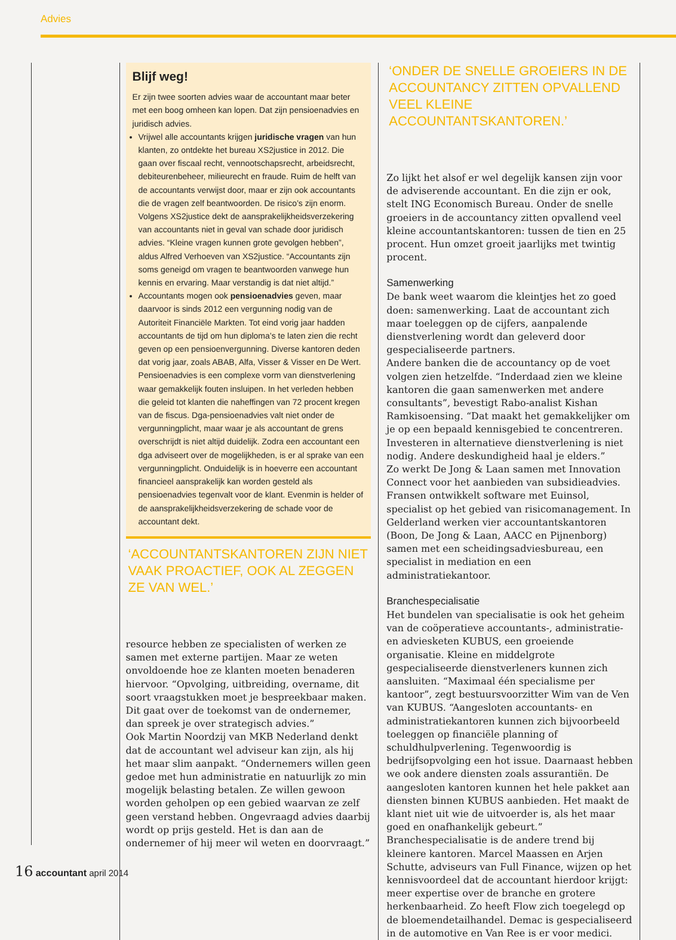Advies
Blijf weg!
Er zijn twee soorten advies waar de accountant maar beter met een boog omheen kan lopen. Dat zijn pensioenadvies en juridisch advies.
Vrijwel alle accountants krijgen juridische vragen van hun klanten, zo ontdekte het bureau XS2justice in 2012. Die gaan over fiscaal recht, vennootschapsrecht, arbeidsrecht, debiteurenbeheer, milieurecht en fraude. Ruim de helft van de accountants verwijst door, maar er zijn ook accountants die de vragen zelf beantwoorden. De risico’s zijn enorm. Volgens XS2justice dekt de aansprakelijkheidsverzekering van accountants niet in geval van schade door juridisch advies. “Kleine vragen kunnen grote gevolgen hebben”, aldus Alfred Verhoeven van XS2justice. “Accountants zijn soms geneigd om vragen te beantwoorden vanwege hun kennis en ervaring. Maar verstandig is dat niet altijd.”
Accountants mogen ook pensioenadvies geven, maar daarvoor is sinds 2012 een vergunning nodig van de Autoriteit Financiële Markten. Tot eind vorig jaar hadden accountants de tijd om hun diploma’s te laten zien die recht geven op een pensioenvergunning. Diverse kantoren deden dat vorig jaar, zoals ABAB, Alfa, Visser & Visser en De Wert. Pensioenadvies is een complexe vorm van dienstverlening waar gemakkelijk fouten insluipen. In het verleden hebben die geleid tot klanten die naheffingen van 72 procent kregen van de fiscus. Dga-pensioenadvies valt niet onder de vergunningplicht, maar waar je als accountant de grens overschrijdt is niet altijd duidelijk. Zodra een accountant een dga adviseert over de mogelijkheden, is er al sprake van een vergunningplicht. Onduidelijk is in hoeverre een accountant financieel aansprakelijk kan worden gesteld als pensioenadvies tegenvalt voor de klant. Evenmin is helder of de aansprakelijkheidsverzekering de schade voor de accountant dekt.
‘ACCOUNTANTSKANTOREN ZIJN NIET VAAK PROACTIEF, OOK AL ZEGGEN ZE VAN WEL.’
resource hebben ze specialisten of werken ze samen met externe partijen. Maar ze weten onvoldoende hoe ze klanten moeten benaderen hiervoor. “Opvolging, uitbreiding, overname, dit soort vraagstukken moet je bespreekbaar maken. Dit gaat over de toekomst van de ondernemer, dan spreek je over strategisch advies.”
Ook Martin Noordzij van MKB Nederland denkt dat de accountant wel adviseur kan zijn, als hij het maar slim aanpakt. “Ondernemers willen geen gedoe met hun administratie en natuurlijk zo min mogelijk belasting betalen. Ze willen gewoon worden geholpen op een gebied waarvan ze zelf geen verstand hebben. Ongevraagd advies daarbij wordt op prijs gesteld. Het is dan aan de ondernemer of hij meer wil weten en doorvraagt.”
‘ONDER DE SNELLE GROEIERS IN DE ACCOUNTANCY ZITTEN OPVALLEND VEEL KLEINE ACCOUNTANTSKANTOREN.’
Zo lijkt het alsof er wel degelijk kansen zijn voor de adviserende accountant. En die zijn er ook, stelt ING Economisch Bureau. Onder de snelle groeiers in de accountancy zitten opvallend veel kleine accountantskantoren: tussen de tien en 25 procent. Hun omzet groeit jaarlijks met twintig procent.
Samenwerking
De bank weet waarom die kleintjes het zo goed doen: samenwerking. Laat de accountant zich maar toeleggen op de cijfers, aanpalende dienstverlening wordt dan geleverd door gespecialiseerde partners.
Andere banken die de accountancy op de voet volgen zien hetzelfde. “Inderdaad zien we kleine kantoren die gaan samenwerken met andere consultants”, bevestigt Rabo-analist Kishan Ramkisoensing. “Dat maakt het gemakkelijker om je op een bepaald kennisgebied te concentreren. Investeren in alternatieve dienstverlening is niet nodig. Andere deskundigheid haal je elders.”
Zo werkt De Jong & Laan samen met Innovation Connect voor het aanbieden van subsidieadvies. Fransen ontwikkelt software met Euinsol, specialist op het gebied van risicomanagement. In Gelderland werken vier accountantskantoren (Boon, De Jong & Laan, AACC en Pijnenborg) samen met een scheidingsadviesbureau, een specialist in mediation en een administratiekantoor.
Branchespecialisatie
Het bundelen van specialisatie is ook het geheim van de coöperatieve accountants-, administratie- en adviesketen KUBUS, een groeiende organisatie. Kleine en middelgrote gespecialiseerde dienstverleners kunnen zich aansluiten. “Maximaal één specialisme per kantoor”, zegt bestuursvoorzitter Wim van de Ven van KUBUS. “Aangesloten accountants- en administratiekantoren kunnen zich bijvoorbeeld toeleggen op financiële planning of schuldhulpverlening. Tegenwoordig is bedrijfsopvolging een hot issue. Daarnaast hebben we ook andere diensten zoals assurantiën. De aangesloten kantoren kunnen het hele pakket aan diensten binnen KUBUS aanbieden. Het maakt de klant niet uit wie de uitvoerder is, als het maar goed en onafhankelijk gebeurt.”
Branchespecialisatie is de andere trend bij kleinere kantoren. Marcel Maassen en Arjen Schutte, adviseurs van Full Finance, wijzen op het kennisvoordeel dat de accountant hierdoor krijgt: meer expertise over de branche en grotere herkenbaarheid. Zo heeft Flow zich toegelegd op de bloemendetailhandel. Demac is gespecialiseerd in de automotive en Van Ree is er voor medici.
16 accountant april 2014